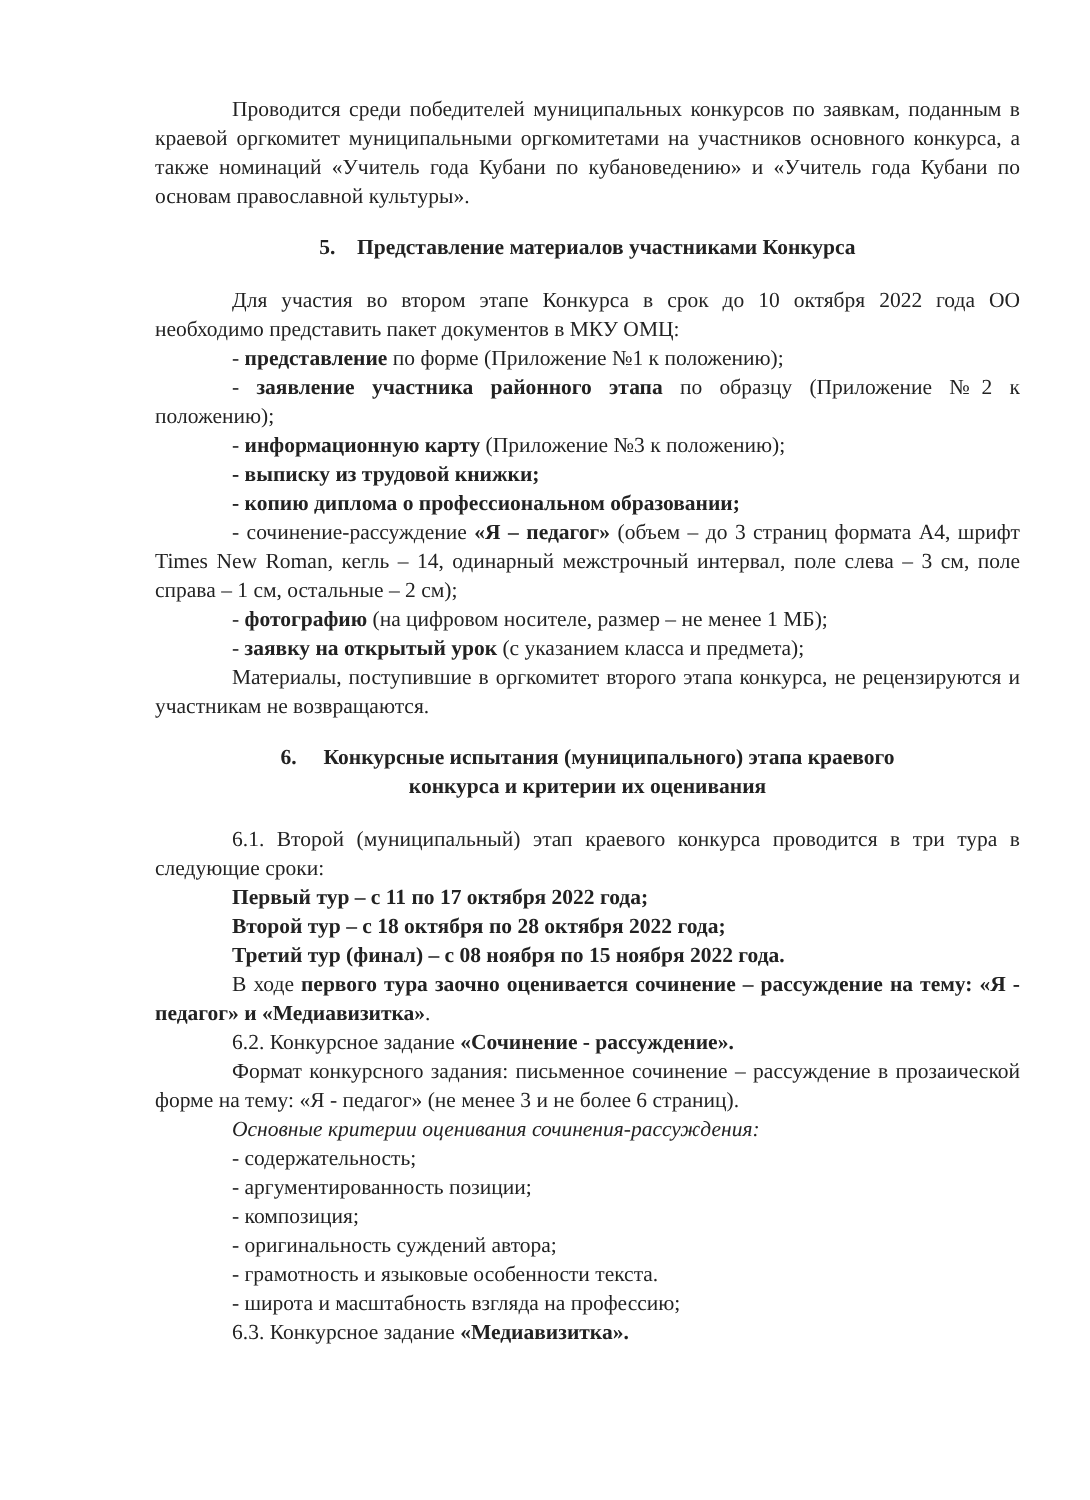Проводится среди победителей муниципальных конкурсов по заявкам, поданным в краевой оргкомитет муниципальными оргкомитетами на участников основного конкурса, а также номинаций «Учитель года Кубани по кубановедению» и «Учитель года Кубани по основам православной культуры».
5. Представление материалов участниками Конкурса
Для участия во втором этапе Конкурса в срок до 10 октября 2022 года ОО необходимо представить пакет документов в МКУ ОМЦ:
- представление по форме (Приложение №1 к положению);
- заявление участника районного этапа по образцу (Приложение №2 к положению);
- информационную карту (Приложение №3 к положению);
- выписку из трудовой книжки;
- копию диплома о профессиональном образовании;
- сочинение-рассуждение «Я – педагог» (объем – до 3 страниц формата А4, шрифт Times New Roman, кегль – 14, одинарный межстрочный интервал, поле слева – 3 см, поле справа – 1 см, остальные – 2 см);
- фотографию (на цифровом носителе, размер – не менее 1 МБ);
- заявку на открытый урок (с указанием класса и предмета);
Материалы, поступившие в оргкомитет второго этапа конкурса, не рецензируются и участникам не возвращаются.
6. Конкурсные испытания (муниципального) этапа краевого
конкурса и критерии их оценивания
6.1. Второй (муниципальный) этап краевого конкурса проводится в три тура в следующие сроки:
Первый тур – с 11 по 17 октября 2022 года;
Второй тур – с 18 октября по 28 октября 2022 года;
Третий тур (финал) – с 08 ноября по 15 ноября 2022 года.
В ходе первого тура заочно оценивается сочинение – рассуждение на тему: «Я - педагог» и «Медиавизитка».
6.2. Конкурсное задание «Сочинение - рассуждение».
Формат конкурсного задания: письменное сочинение – рассуждение в прозаической форме на тему: «Я - педагог» (не менее 3 и не более 6 страниц).
Основные критерии оценивания сочинения-рассуждения:
- содержательность;
- аргументированность позиции;
- композиция;
- оригинальность суждений автора;
- грамотность и языковые особенности текста.
- широта и масштабность взгляда на профессию;
6.3. Конкурсное задание «Медиавизитка».